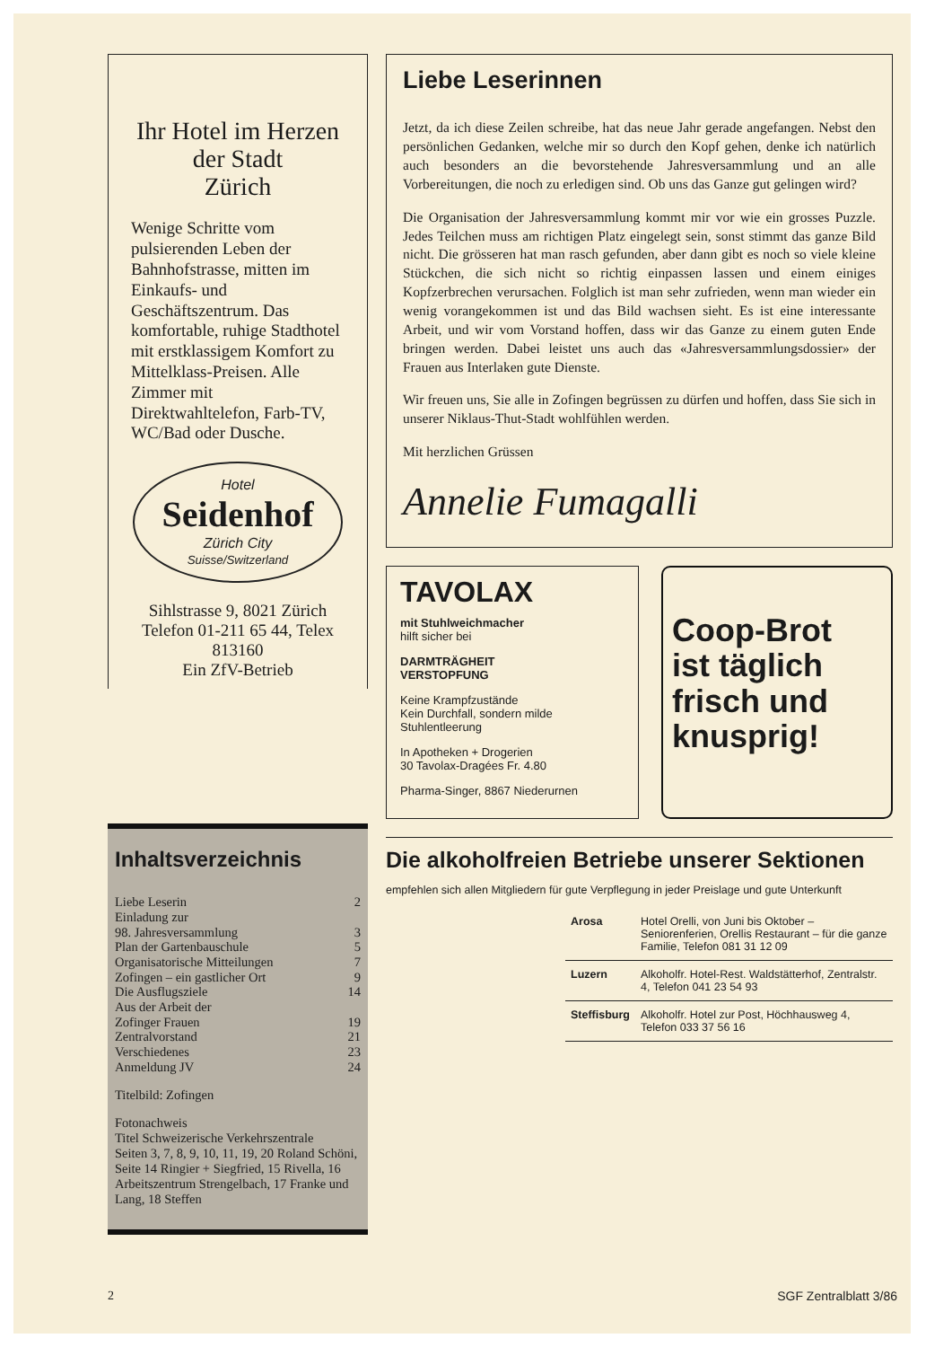Ihr Hotel im Herzen
der Stadt
Zürich
Wenige Schritte vom pulsierenden Leben der Bahnhofstrasse, mitten im Einkaufs- und Geschäftszentrum. Das komfortable, ruhige Stadthotel mit erstklassigem Komfort zu Mittelklass-Preisen. Alle Zimmer mit Direktwahltelefon, Farb-TV, WC/Bad oder Dusche.
Hotel
Seidenhof
Zürich City
Suisse/Switzerland
Sihlstrasse 9, 8021 Zürich
Telefon 01-211 65 44, Telex 813160
Ein ZfV-Betrieb
Inhaltsverzeichnis
| Liebe Leserin | 2 |
| Einladung zur | |
| 98. Jahresversammlung | 3 |
| Plan der Gartenbauschule | 5 |
| Organisatorische Mitteilungen | 7 |
| Zofingen – ein gastlicher Ort | 9 |
| Die Ausflugsziele | 14 |
| Aus der Arbeit der | |
| Zofinger Frauen | 19 |
| Zentralvorstand | 21 |
| Verschiedenes | 23 |
| Anmeldung JV | 24 |
Titelbild: Zofingen
Fotonachweis
Titel Schweizerische Verkehrszentrale
Seiten 3, 7, 8, 9, 10, 11, 19, 20 Roland Schöni, Seite 14 Ringier + Siegfried, 15 Rivella, 16 Arbeitszentrum Strengelbach, 17 Franke und Lang, 18 Steffen
Liebe Leserinnen
Jetzt, da ich diese Zeilen schreibe, hat das neue Jahr gerade angefangen. Nebst den persönlichen Gedanken, welche mir so durch den Kopf gehen, denke ich natürlich auch besonders an die bevorstehende Jahresversammlung und an alle Vorbereitungen, die noch zu erledigen sind. Ob uns das Ganze gut gelingen wird?
Die Organisation der Jahresversammlung kommt mir vor wie ein grosses Puzzle. Jedes Teilchen muss am richtigen Platz eingelegt sein, sonst stimmt das ganze Bild nicht. Die grösseren hat man rasch gefunden, aber dann gibt es noch so viele kleine Stückchen, die sich nicht so richtig einpassen lassen und einem einiges Kopfzerbrechen verursachen. Folglich ist man sehr zufrieden, wenn man wieder ein wenig vorangekommen ist und das Bild wachsen sieht. Es ist eine interessante Arbeit, und wir vom Vorstand hoffen, dass wir das Ganze zu einem guten Ende bringen werden. Dabei leistet uns auch das «Jahresversammlungsdossier» der Frauen aus Interlaken gute Dienste.
Wir freuen uns, Sie alle in Zofingen begrüssen zu dürfen und hoffen, dass Sie sich in unserer Niklaus-Thut-Stadt wohlfühlen werden.
Mit herzlichen Grüssen
Annelie Fumagalli
TAVOLAX
mit Stuhlweichmacher
hilft sicher bei
DARMTRÄGHEIT
VERSTOPFUNG
Keine Krampfzustände
Kein Durchfall, sondern milde Stuhlentleerung
In Apotheken + Drogerien
30 Tavolax-Dragées Fr. 4.80
Pharma-Singer, 8867 Niederurnen
Coop-Brot
ist täglich
frisch und
knusprig!
Die alkoholfreien Betriebe unserer Sektionen
empfehlen sich allen Mitgliedern für gute Verpflegung in jeder Preislage und gute Unterkunft
| Arosa | Hotel Orelli, von Juni bis Oktober – Seniorenferien, Orellis Restaurant – für die ganze Familie, Telefon 081 31 12 09 |
| Luzern | Alkoholfr. Hotel-Rest. Waldstätterhof, Zentralstr. 4, Telefon 041 23 54 93 |
| Steffisburg | Alkoholfr. Hotel zur Post, Höchhausweg 4, Telefon 033 37 56 16 |
2 SGF Zentralblatt 3/86